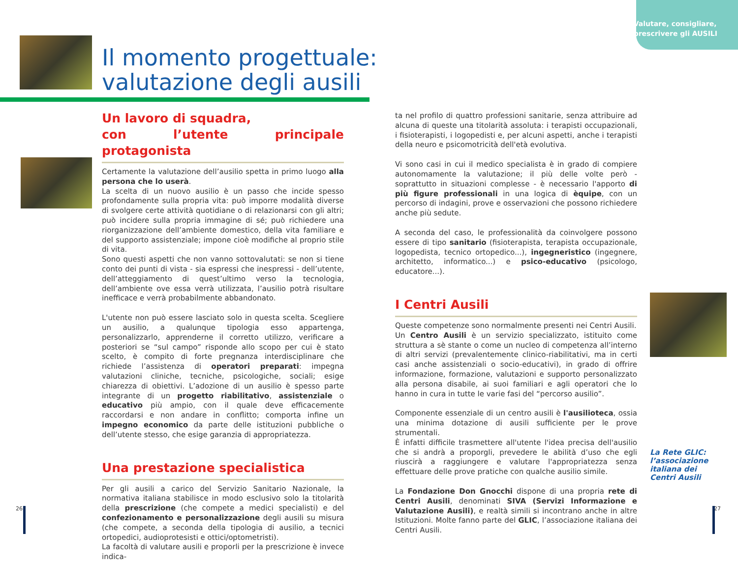Valutare, consigliare,
prescrivere gli AUSILI
Il momento progettuale:
valutazione degli ausili
Un lavoro di squadra,
con l’utente principale protagonista
Certamente la valutazione dell’ausilio spetta in primo luogo alla persona che lo userà.
La scelta di un nuovo ausilio è un passo che incide spesso profondamente sulla propria vita: può imporre modalità diverse di svolgere certe attività quotidiane o di relazionarsi con gli altri; può incidere sulla propria immagine di sé; può richiedere una riorganizzazione dell’ambiente domestico, della vita familiare e del supporto assistenziale; impone cioè modifiche al proprio stile di vita.
Sono questi aspetti che non vanno sottovalutati: se non si tiene conto dei punti di vista - sia espressi che inespressi - dell’utente, dell’atteggiamento di quest’ultimo verso la tecnologia, dell’ambiente ove essa verrà utilizzata, l’ausilio potrà risultare inefficace e verrà probabilmente abbandonato.
L'utente non può essere lasciato solo in questa scelta. Scegliere un ausilio, a qualunque tipologia esso appartenga, personalizzarlo, apprenderne il corretto utilizzo, verificare a posteriori se “sul campo” risponde allo scopo per cui è stato scelto, è compito di forte pregnanza interdisciplinare che richiede l’assistenza di operatori preparati: impegna valutazioni cliniche, tecniche, psicologiche, sociali; esige chiarezza di obiettivi. L’adozione di un ausilio è spesso parte integrante di un progetto riabilitativo, assistenziale o educativo più ampio, con il quale deve efficacemente raccordarsi e non andare in conflitto; comporta infine un impegno economico da parte delle istituzioni pubbliche o dell’utente stesso, che esige garanzia di appropriatezza.
Una prestazione specialistica
Per gli ausili a carico del Servizio Sanitario Nazionale, la normativa italiana stabilisce in modo esclusivo solo la titolarità della prescrizione (che compete a medici specialisti) e del confezionamento e personalizzazione degli ausili su misura (che compete, a seconda della tipologia di ausilio, a tecnici ortopedici, audioprotesisti e ottici/optometristi).
La facoltà di valutare ausili e proporli per la prescrizione è invece indica-
ta nel profilo di quattro professioni sanitarie, senza attribuire ad alcuna di queste una titolarità assoluta: i terapisti occupazionali, i fisioterapisti, i logopedisti e, per alcuni aspetti, anche i terapisti della neuro e psicomotricità dell'età evolutiva.
Vi sono casi in cui il medico specialista è in grado di compiere autonomamente la valutazione; il più delle volte però - soprattutto in situazioni complesse - è necessario l'apporto di più figure professionali in una logica di èquipe, con un percorso di indagini, prove e osservazioni che possono richiedere anche più sedute.
A seconda del caso, le professionalità da coinvolgere possono essere di tipo sanitario (fisioterapista, terapista occupazionale, logopedista, tecnico ortopedico...), ingegneristico (ingegnere, architetto, informatico...) e psico-educativo (psicologo, educatore...).
I Centri Ausili
Queste competenze sono normalmente presenti nei Centri Ausili.
Un Centro Ausili è un servizio specializzato, istituito come struttura a sè stante o come un nucleo di competenza all’interno di altri servizi (prevalentemente clinico-riabilitativi, ma in certi casi anche assistenziali o socio-educativi), in grado di offrire informazione, formazione, valutazioni e supporto personalizzato alla persona disabile, ai suoi familiari e agli operatori che lo hanno in cura in tutte le varie fasi del “percorso ausilio”.
Componente essenziale di un centro ausili è l'ausilioteca, ossia una minima dotazione di ausili sufficiente per le prove strumentali.
È infatti difficile trasmettere all'utente l'idea precisa dell'ausilio che si andrà a proporgli, prevedere le abilità d’uso che egli riuscirà a raggiungere e valutare l'appropriatezza senza effettuare delle prove pratiche con qualche ausilio simile.
La Fondazione Don Gnocchi dispone di una propria rete di Centri Ausili, denominati SIVA (Servizi Informazione e Valutazione Ausili), e realtà simili si incontrano anche in altre Istituzioni. Molte fanno parte del GLIC, l’associazione italiana dei Centri Ausili.
La Rete GLIC:
l’associazione
italiana dei
Centri Ausili
26 27